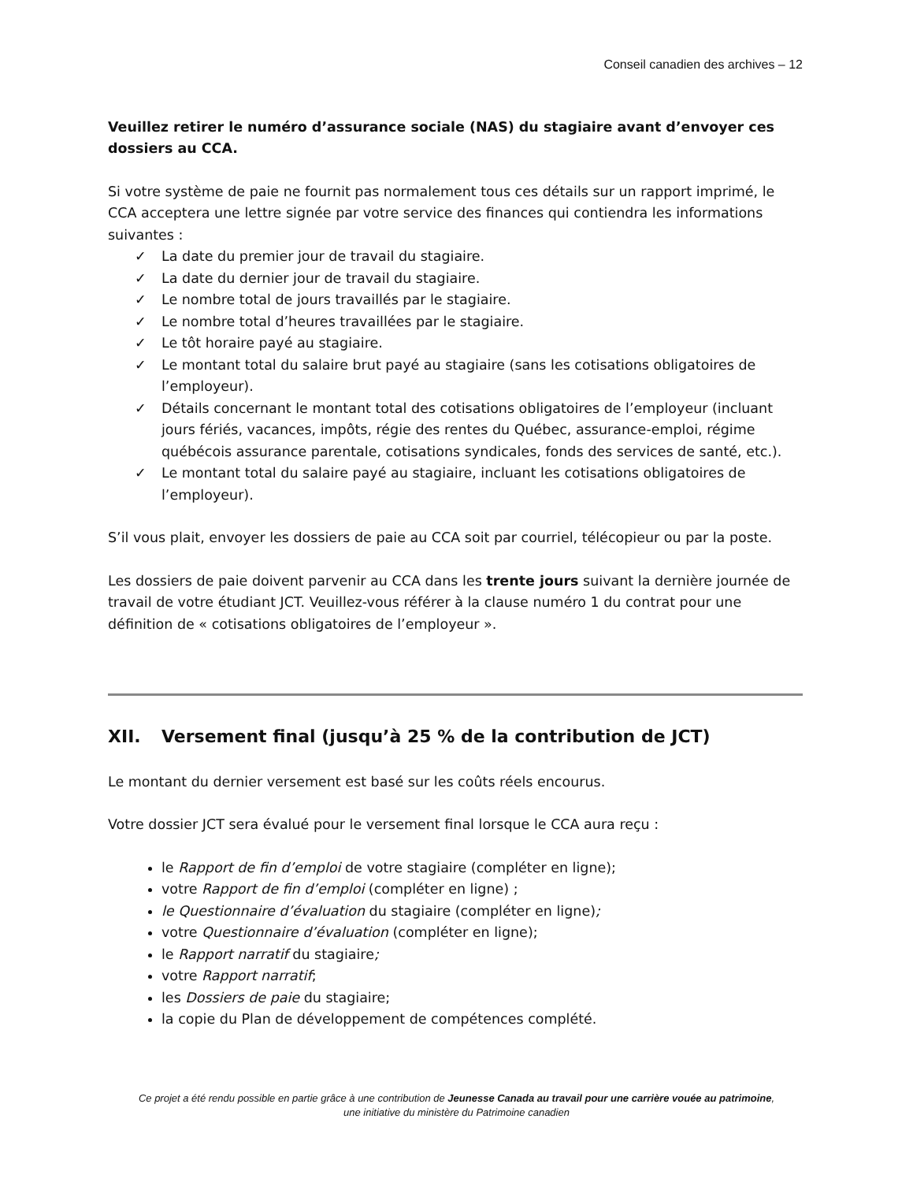Conseil canadien des archives – 12
Veuillez retirer le numéro d’assurance sociale (NAS) du stagiaire avant d’envoyer ces dossiers au CCA.
Si votre système de paie ne fournit pas normalement tous ces détails sur un rapport imprimé, le CCA acceptera une lettre signée par votre service des finances qui contiendra les informations suivantes :
✓ La date du premier jour de travail du stagiaire.
✓ La date du dernier jour de travail du stagiaire.
✓ Le nombre total de jours travaillés par le stagiaire.
✓ Le nombre total d’heures travaillées par le stagiaire.
✓ Le tôt horaire payé au stagiaire.
✓ Le montant total du salaire brut payé au stagiaire (sans les cotisations obligatoires de l’employeur).
✓ Détails concernant le montant total des cotisations obligatoires de l’employeur (incluant jours fériés, vacances, impôts, régie des rentes du Québec, assurance-emploi, régime québécois assurance parentale, cotisations syndicales, fonds des services de santé, etc.).
✓ Le montant total du salaire payé au stagiaire, incluant les cotisations obligatoires de l’employeur).
S’il vous plait, envoyer les dossiers de paie au CCA soit par courriel, télécopieur ou par la poste.
Les dossiers de paie doivent parvenir au CCA dans les trente jours suivant la dernière journée de travail de votre étudiant JCT. Veuillez-vous référer à la clause numéro 1 du contrat pour une définition de « cotisations obligatoires de l’employeur ».
XII. Versement final (jusqu’à 25 % de la contribution de JCT)
Le montant du dernier versement est basé sur les coûts réels encourus.
Votre dossier JCT sera évalué pour le versement final lorsque le CCA aura reçu :
le Rapport de fin d’emploi de votre stagiaire (compléter en ligne);
votre Rapport de fin d’emploi (compléter en ligne) ;
le Questionnaire d’évaluation du stagiaire (compléter en ligne);
votre Questionnaire d’évaluation (compléter en ligne);
le Rapport narratif du stagiaire;
votre Rapport narratif;
les Dossiers de paie du stagiaire;
la copie du Plan de développement de compétences complété.
Ce projet a été rendu possible en partie grâce à une contribution de Jeunesse Canada au travail pour une carrière vouée au patrimoine,
une initiative du ministère du Patrimoine canadien